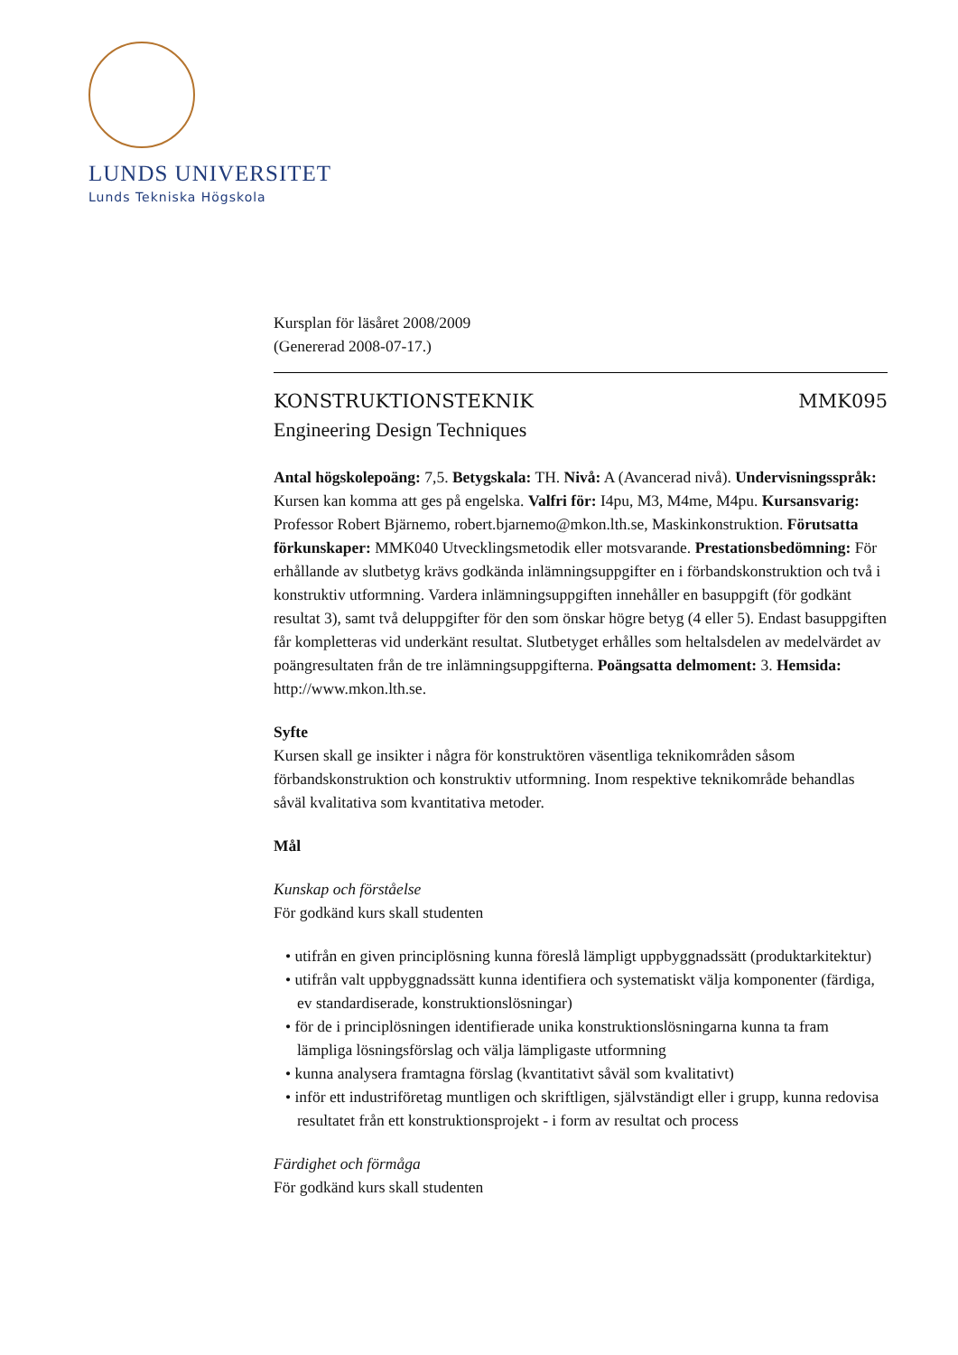LUNDS UNIVERSITET
Lunds Tekniska Högskola
Kursplan för läsåret 2008/2009
(Genererad 2008-07-17.)
KONSTRUKTIONSTEKNIK MMK095
Engineering Design Techniques
Antal högskolepoäng: 7,5. Betygskala: TH. Nivå: A (Avancerad nivå). Undervisningsspråk: Kursen kan komma att ges på engelska. Valfri för: I4pu, M3, M4me, M4pu. Kursansvarig: Professor Robert Bjärnemo, robert.bjarnemo@mkon.lth.se, Maskinkonstruktion. Förutsatta förkunskaper: MMK040 Utvecklingsmetodik eller motsvarande. Prestationsbedömning: För erhållande av slutbetyg krävs godkända inlämningsuppgifter en i förbandskonstruktion och två i konstruktiv utformning. Vardera inlämningsuppgiften innehåller en basuppgift (för godkänt resultat 3), samt två deluppgifter för den som önskar högre betyg (4 eller 5). Endast basuppgiften får kompletteras vid underkänt resultat. Slutbetyget erhålles som heltalsdelen av medelvärdet av poängresultaten från de tre inlämningsuppgifterna. Poängsatta delmoment: 3. Hemsida: http://www.mkon.lth.se.
Syfte
Kursen skall ge insikter i några för konstruktören väsentliga teknikområden såsom förbandskonstruktion och konstruktiv utformning. Inom respektive teknikområde behandlas såväl kvalitativa som kvantitativa metoder.
Mål
Kunskap och förståelse
För godkänd kurs skall studenten
• utifrån en given principlösning kunna föreslå lämpligt uppbyggnadssätt (produktarkitektur)
• utifrån valt uppbyggnadssätt kunna identifiera och systematiskt välja komponenter (färdiga, ev standardiserade, konstruktionslösningar)
• för de i principlösningen identifierade unika konstruktionslösningarna kunna ta fram lämpliga lösningsförslag och välja lämpligaste utformning
• kunna analysera framtagna förslag (kvantitativt såväl som kvalitativt)
• inför ett industriföretag muntligen och skriftligen, självständigt eller i grupp, kunna redovisa resultatet från ett konstruktionsprojekt - i form av resultat och process
Färdighet och förmåga
För godkänd kurs skall studenten